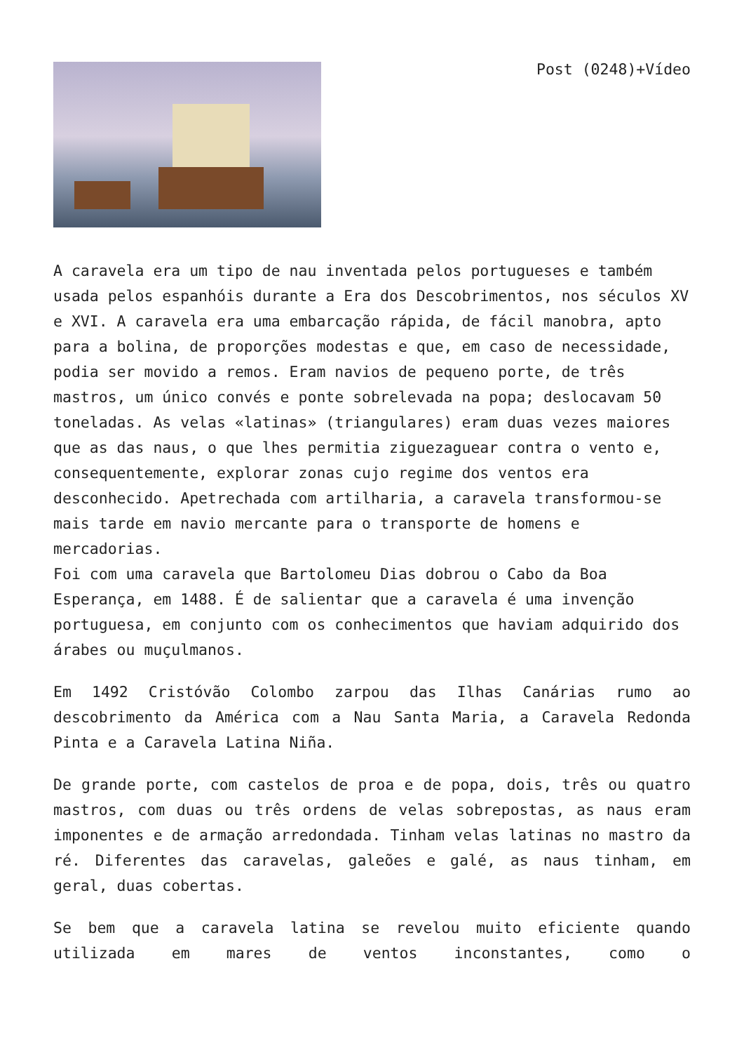Post (0248)+Vídeo
A caravela era um tipo de nau inventada pelos portugueses e também usada pelos espanhóis durante a Era dos Descobrimentos, nos séculos XV e XVI. A caravela era uma embarcação rápida, de fácil manobra, apto para a bolina, de proporções modestas e que, em caso de necessidade, podia ser movido a remos. Eram navios de pequeno porte, de três mastros, um único convés e ponte sobrelevada na popa; deslocavam 50 toneladas. As velas «latinas» (triangulares) eram duas vezes maiores que as das naus, o que lhes permitia ziguezaguear contra o vento e, consequentemente, explorar zonas cujo regime dos ventos era desconhecido. Apetrechada com artilharia, a caravela transformou-se mais tarde em navio mercante para o transporte de homens e mercadorias.
Foi com uma caravela que Bartolomeu Dias dobrou o Cabo da Boa Esperança, em 1488. É de salientar que a caravela é uma invenção portuguesa, em conjunto com os conhecimentos que haviam adquirido dos árabes ou muçulmanos.
Em 1492 Cristóvão Colombo zarpou das Ilhas Canárias rumo ao descobrimento da América com a Nau Santa Maria, a Caravela Redonda Pinta e a Caravela Latina Niña.
De grande porte, com castelos de proa e de popa, dois, três ou quatro mastros, com duas ou três ordens de velas sobrepostas, as naus eram imponentes e de armação arredondada. Tinham velas latinas no mastro da ré. Diferentes das caravelas, galeões e galé, as naus tinham, em geral, duas cobertas.
Se bem que a caravela latina se revelou muito eficiente quando utilizada em mares de ventos inconstantes, como o